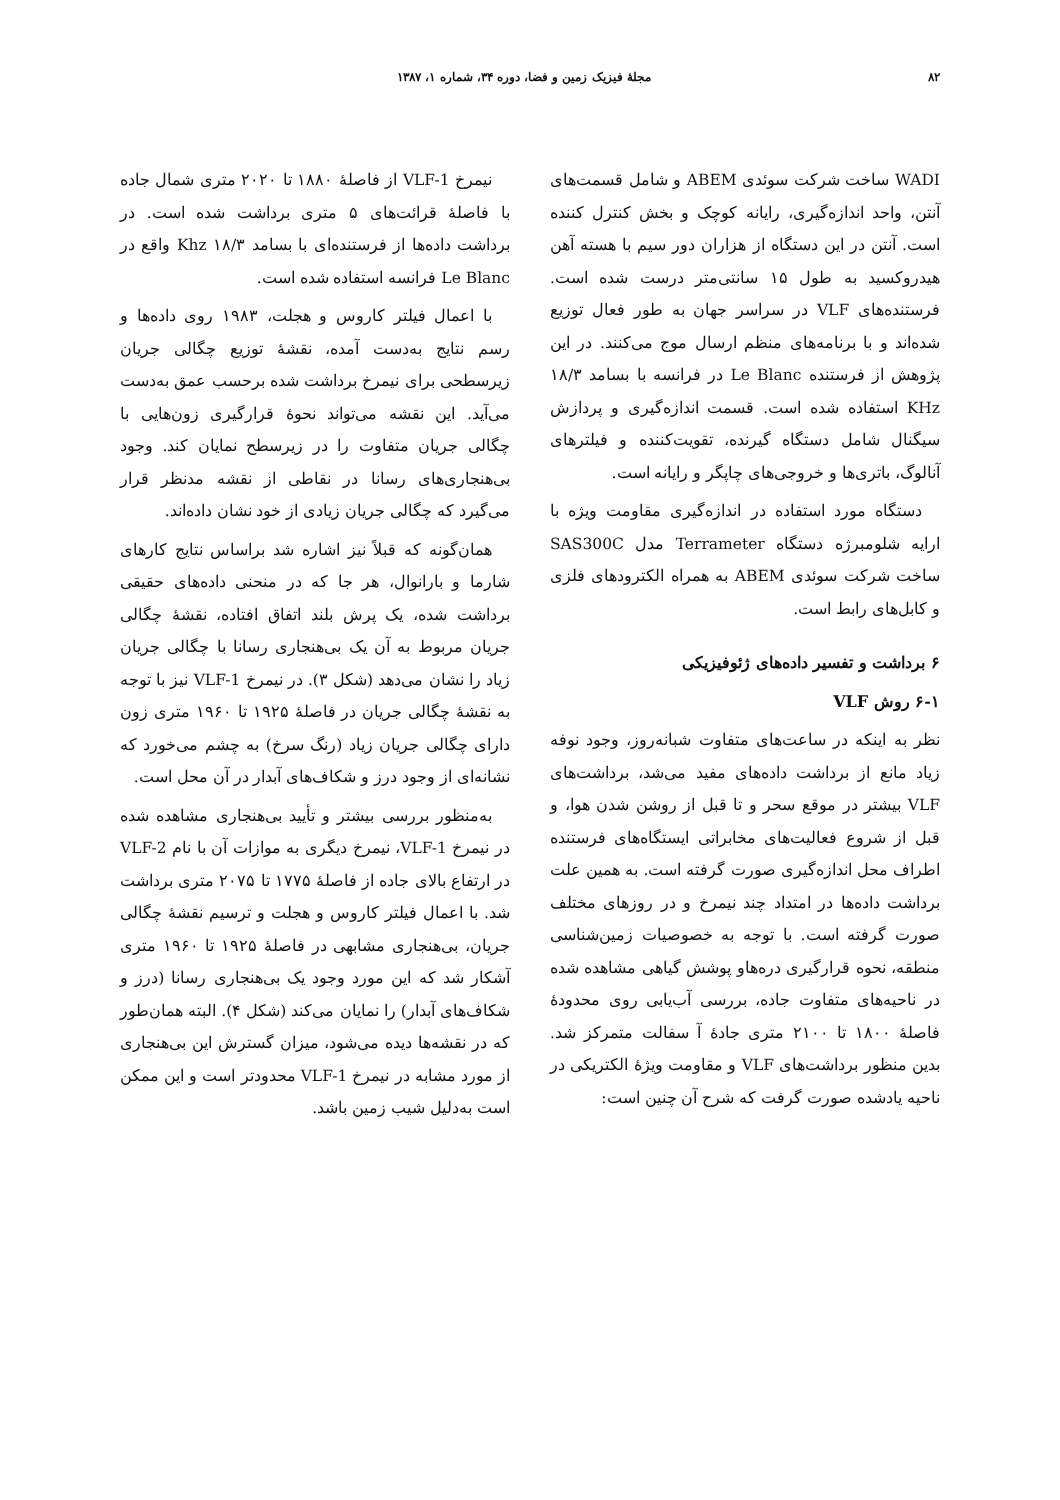۸۲ مجلهٔ فیزیک زمین و فضا، دوره ۳۴، شماره ۱، ۱۳۸۷
WADI ساخت شرکت سوئدی ABEM و شامل قسمت‌های آنتن، واحد اندازه‌گیری، رایانه کوچک و بخش کنترل کننده است. آنتن در این دستگاه از هزاران دور سیم با هسته آهن هیدروکسید به طول ۱۵ سانتی‌متر درست شده است. فرستنده‌های VLF در سراسر جهان به طور فعال توزیع شده‌اند و با برنامه‌های منظم ارسال موج می‌کنند. در این پژوهش از فرستنده Le Blanc در فرانسه با بسامد ۱۸/۳ KHz استفاده شده است. قسمت اندازه‌گیری و پردازش سیگنال شامل دستگاه گیرنده، تقویت‌کننده و فیلترهای آنالوگ، باتری‌ها و خروجی‌های چاپگر و رایانه است.
دستگاه مورد استفاده در اندازه‌گیری مقاومت ویژه با ارایه شلومبرژه دستگاه Terrameter مدل SAS300C ساخت شرکت سوئدی ABEM به همراه الکترودهای فلزی و کابل‌های رابط است.
۶ برداشت و تفسیر داده‌های ژئوفیزیکی
۶-۱ روش VLF
نظر به اینکه در ساعت‌های متفاوت شبانه‌روز، وجود نوفه زیاد مانع از برداشت داده‌های مفید می‌شد، برداشت‌های VLF بیشتر در موقع سحر و تا قبل از روشن شدن هوا، و قبل از شروع فعالیت‌های مخابراتی ایستگاه‌های فرستنده اطراف محل اندازه‌گیری صورت گرفته است. به همین علت برداشت داده‌ها در امتداد چند نیمرخ و در روزهای مختلف صورت گرفته است. با توجه به خصوصیات زمین‌شناسی منطقه، نحوه قرارگیری دره‌هاو پوشش گیاهی مشاهده شده در ناحیه‌های متفاوت جاده، بررسی آب‌یابی روی محدودهٔ فاصلهٔ ۱۸۰۰ تا ۲۱۰۰ متری جادهٔ آ سفالت متمرکز شد. بدین منظور برداشت‌های VLF و مقاومت ویژهٔ الکتریکی در ناحیه یادشده صورت گرفت که شرح آن چنین است:
نیمرخ VLF-1 از فاصلهٔ ۱۸۸۰ تا ۲۰۲۰ متری شمال جاده با فاصلهٔ قرائت‌های ۵ متری برداشت شده است. در برداشت داده‌ها از فرستنده‌ای با بسامد ۱۸/۳ Khz واقع در Le Blanc فرانسه استفاده شده است.
با اعمال فیلتر کاروس و هجلت، ۱۹۸۳ روی داده‌ها و رسم نتایج به‌دست آمده، نقشهٔ توزیع چگالی جریان زیرسطحی برای نیمرخ برداشت شده برحسب عمق به‌دست می‌آید. این نقشه می‌تواند نحوهٔ قرارگیری زون‌هایی با چگالی جریان متفاوت را در زیرسطح نمایان کند. وجود بی‌هنجاری‌های رسانا در نقاطی از نقشه مدنظر قرار می‌گیرد که چگالی جریان زیادی از خود نشان داده‌اند.
همان‌گونه که قبلاً نیز اشاره شد براساس نتایج کارهای شارما و بارانوال، هر جا که در منحنی داده‌های حقیقی برداشت شده، یک پرش بلند اتفاق افتاده، نقشهٔ چگالی جریان مربوط به آن یک بی‌هنجاری رسانا با چگالی جریان زیاد را نشان می‌دهد (شکل ۳). در نیمرخ VLF-1 نیز با توجه به نقشهٔ چگالی جریان در فاصلهٔ ۱۹۲۵ تا ۱۹۶۰ متری زون دارای چگالی جریان زیاد (رنگ سرخ) به چشم می‌خورد که نشانه‌ای از وجود درز و شکاف‌های آبدار در آن محل است.
به‌منظور بررسی بیشتر و تأیید بی‌هنجاری مشاهده شده در نیمرخ VLF-1، نیمرخ دیگری به موازات آن با نام VLF-2 در ارتفاع بالای جاده از فاصلهٔ ۱۷۷۵ تا ۲۰۷۵ متری برداشت شد. با اعمال فیلتر کاروس و هجلت و ترسیم نقشهٔ چگالی جریان، بی‌هنجاری مشابهی در فاصلهٔ ۱۹۲۵ تا ۱۹۶۰ متری آشکار شد که این مورد وجود یک بی‌هنجاری رسانا (درز و شکاف‌های آبدار) را نمایان می‌کند (شکل ۴). البته همان‌طور که در نقشه‌ها دیده می‌شود، میزان گسترش این بی‌هنجاری از مورد مشابه در نیمرخ VLF-1 محدودتر است و این ممکن است به‌دلیل شیب زمین باشد.